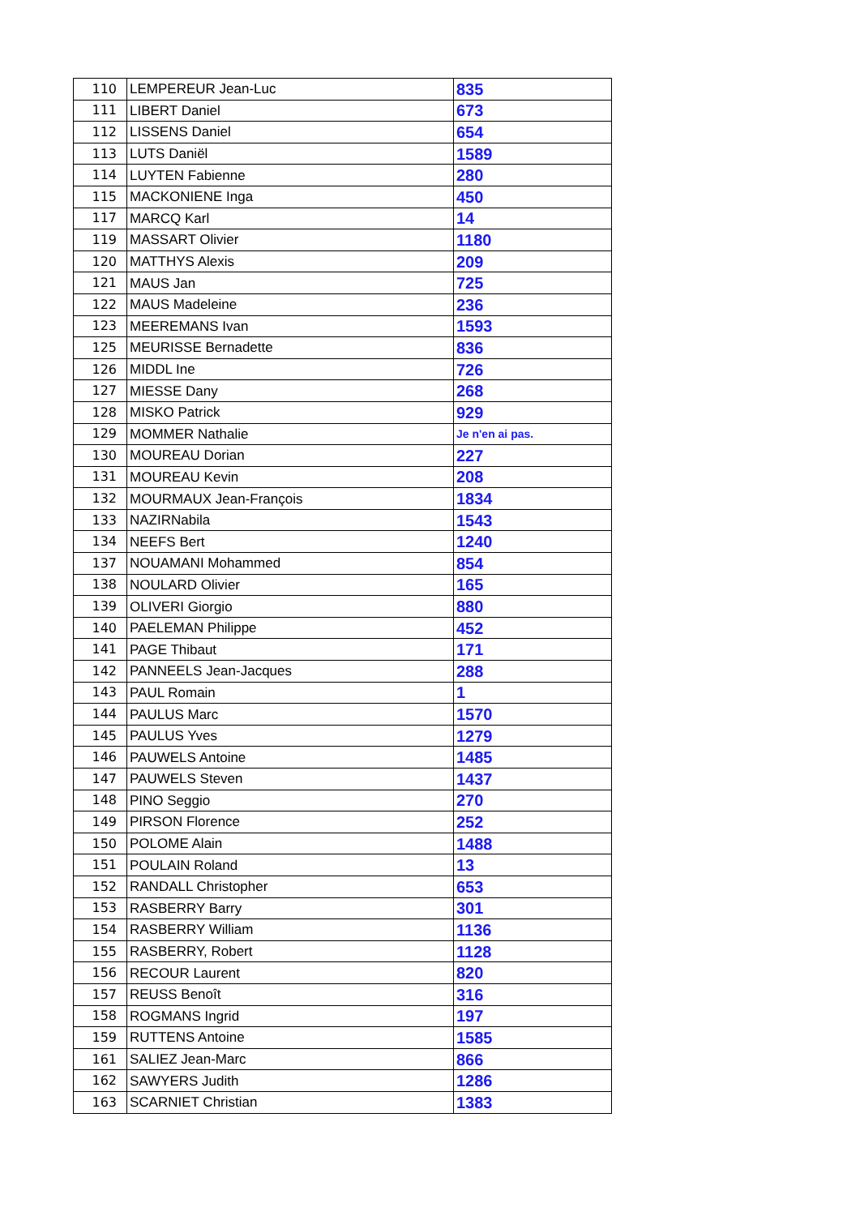| 110 | LEMPEREUR Jean-Luc | 835 |
| 111 | LIBERT Daniel | 673 |
| 112 | LISSENS Daniel | 654 |
| 113 | LUTS Daniël | 1589 |
| 114 | LUYTEN Fabienne | 280 |
| 115 | MACKONIENE Inga | 450 |
| 117 | MARCQ Karl | 14 |
| 119 | MASSART Olivier | 1180 |
| 120 | MATTHYS Alexis | 209 |
| 121 | MAUS Jan | 725 |
| 122 | MAUS Madeleine | 236 |
| 123 | MEEREMANS Ivan | 1593 |
| 125 | MEURISSE Bernadette | 836 |
| 126 | MIDDL Ine | 726 |
| 127 | MIESSE Dany | 268 |
| 128 | MISKO Patrick | 929 |
| 129 | MOMMER Nathalie | Je n'en ai pas. |
| 130 | MOUREAU Dorian | 227 |
| 131 | MOUREAU Kevin | 208 |
| 132 | MOURMAUX Jean-François | 1834 |
| 133 | NAZIRNabila | 1543 |
| 134 | NEEFS Bert | 1240 |
| 137 | NOUAMANI Mohammed | 854 |
| 138 | NOULARD Olivier | 165 |
| 139 | OLIVERI Giorgio | 880 |
| 140 | PAELEMAN Philippe | 452 |
| 141 | PAGE Thibaut | 171 |
| 142 | PANNEELS Jean-Jacques | 288 |
| 143 | PAUL Romain | 1 |
| 144 | PAULUS Marc | 1570 |
| 145 | PAULUS Yves | 1279 |
| 146 | PAUWELS Antoine | 1485 |
| 147 | PAUWELS Steven | 1437 |
| 148 | PINO Seggio | 270 |
| 149 | PIRSON Florence | 252 |
| 150 | POLOME Alain | 1488 |
| 151 | POULAIN Roland | 13 |
| 152 | RANDALL Christopher | 653 |
| 153 | RASBERRY Barry | 301 |
| 154 | RASBERRY William | 1136 |
| 155 | RASBERRY, Robert | 1128 |
| 156 | RECOUR Laurent | 820 |
| 157 | REUSS Benoît | 316 |
| 158 | ROGMANS Ingrid | 197 |
| 159 | RUTTENS Antoine | 1585 |
| 161 | SALIEZ Jean-Marc | 866 |
| 162 | SAWYERS Judith | 1286 |
| 163 | SCARNIET Christian | 1383 |